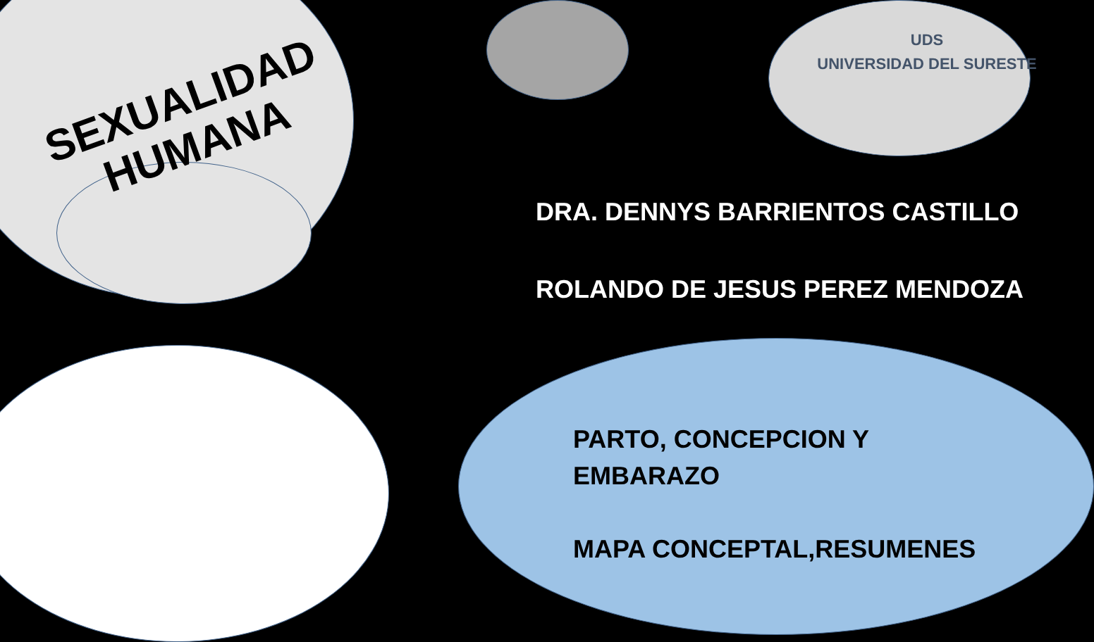SEXUALIDAD
HUMANA
UDS
UNIVERSIDAD DEL SURESTE
DRA. DENNYS BARRIENTOS CASTILLO
ROLANDO DE JESUS PEREZ MENDOZA
PARTO, CONCEPCION Y
EMBARAZO
MAPA CONCEPTAL,RESUMENES